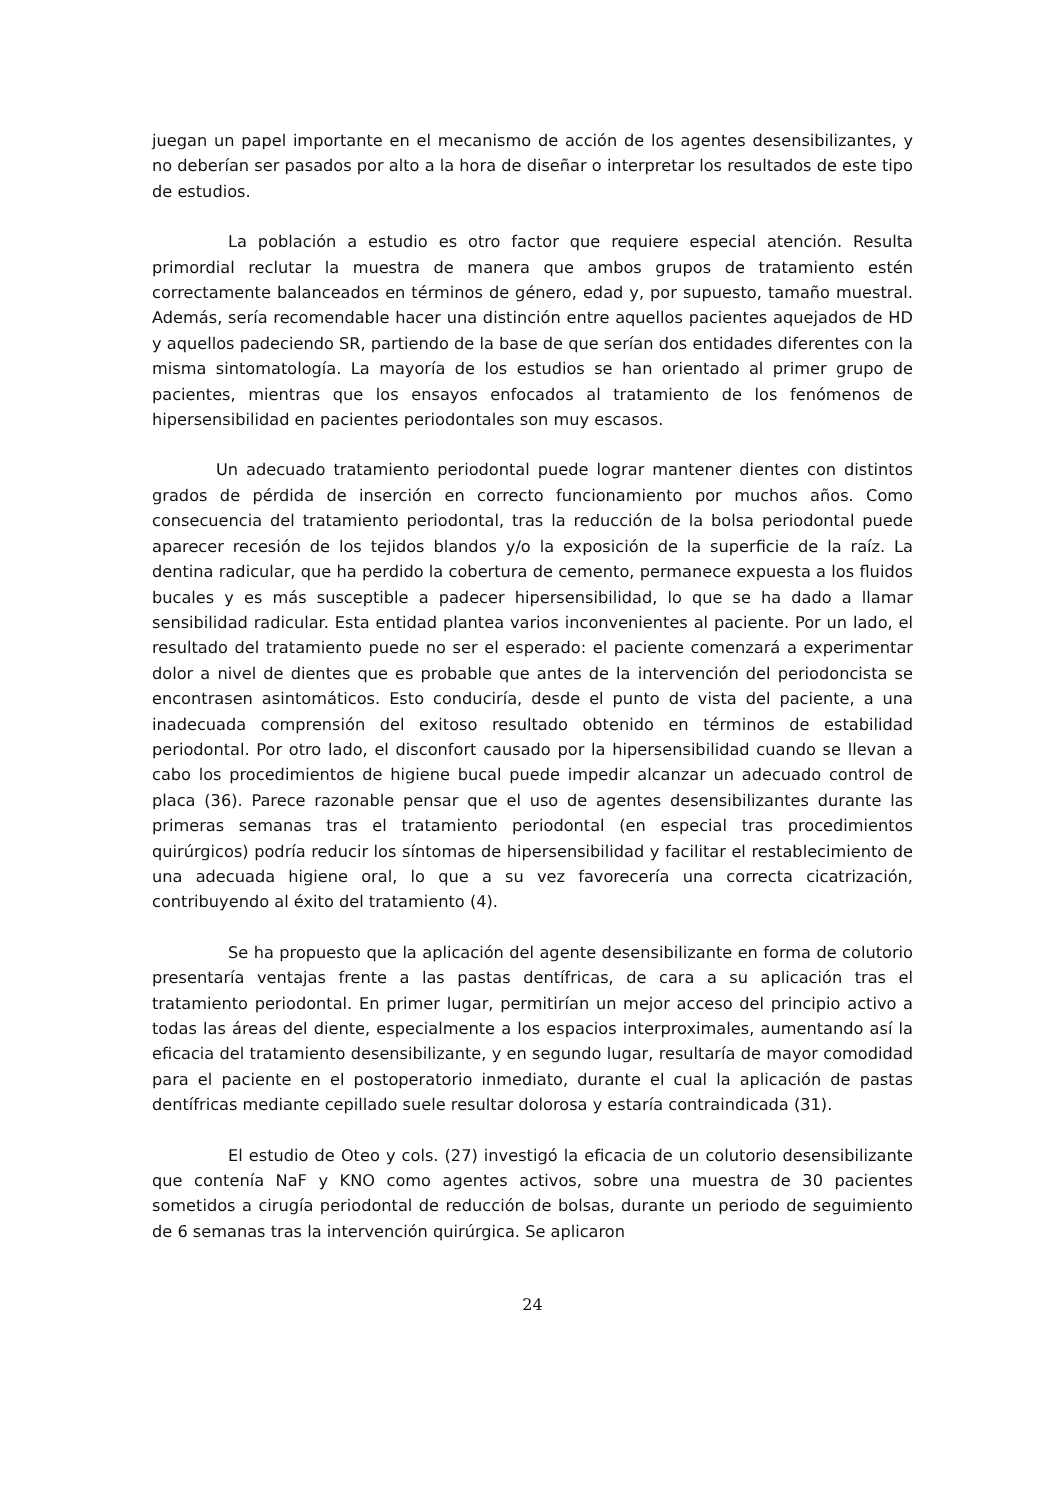juegan un papel importante en el mecanismo de acción de los agentes desensibilizantes, y no deberían ser pasados por alto a la hora de diseñar o interpretar los resultados de este tipo de estudios.
La población a estudio es otro factor que requiere especial atención. Resulta primordial reclutar la muestra de manera que ambos grupos de tratamiento estén correctamente balanceados en términos de género, edad y, por supuesto, tamaño muestral. Además, sería recomendable hacer una distinción entre aquellos pacientes aquejados de HD y aquellos padeciendo SR, partiendo de la base de que serían dos entidades diferentes con la misma sintomatología. La mayoría de los estudios se han orientado al primer grupo de pacientes, mientras que los ensayos enfocados al tratamiento de los fenómenos de hipersensibilidad en pacientes periodontales son muy escasos.
Un adecuado tratamiento periodontal puede lograr mantener dientes con distintos grados de pérdida de inserción en correcto funcionamiento por muchos años. Como consecuencia del tratamiento periodontal, tras la reducción de la bolsa periodontal puede aparecer recesión de los tejidos blandos y/o la exposición de la superficie de la raíz. La dentina radicular, que ha perdido la cobertura de cemento, permanece expuesta a los fluidos bucales y es más susceptible a padecer hipersensibilidad, lo que se ha dado a llamar sensibilidad radicular. Esta entidad plantea varios inconvenientes al paciente. Por un lado, el resultado del tratamiento puede no ser el esperado: el paciente comenzará a experimentar dolor a nivel de dientes que es probable que antes de la intervención del periodoncista se encontrasen asintomáticos. Esto conduciría, desde el punto de vista del paciente, a una inadecuada comprensión del exitoso resultado obtenido en términos de estabilidad periodontal. Por otro lado, el disconfort causado por la hipersensibilidad cuando se llevan a cabo los procedimientos de higiene bucal puede impedir alcanzar un adecuado control de placa (36). Parece razonable pensar que el uso de agentes desensibilizantes durante las primeras semanas tras el tratamiento periodontal (en especial tras procedimientos quirúrgicos) podría reducir los síntomas de hipersensibilidad y facilitar el restablecimiento de una adecuada higiene oral, lo que a su vez favorecería una correcta cicatrización, contribuyendo al éxito del tratamiento (4).
Se ha propuesto que la aplicación del agente desensibilizante en forma de colutorio presentaría ventajas frente a las pastas dentífricas, de cara a su aplicación tras el tratamiento periodontal. En primer lugar, permitirían un mejor acceso del principio activo a todas las áreas del diente, especialmente a los espacios interproximales, aumentando así la eficacia del tratamiento desensibilizante, y en segundo lugar, resultaría de mayor comodidad para el paciente en el postoperatorio inmediato, durante el cual la aplicación de pastas dentífricas mediante cepillado suele resultar dolorosa y estaría contraindicada (31).
El estudio de Oteo y cols. (27) investigó la eficacia de un colutorio desensibilizante que contenía NaF y KNO como agentes activos, sobre una muestra de 30 pacientes sometidos a cirugía periodontal de reducción de bolsas, durante un periodo de seguimiento de 6 semanas tras la intervención quirúrgica. Se aplicaron
24